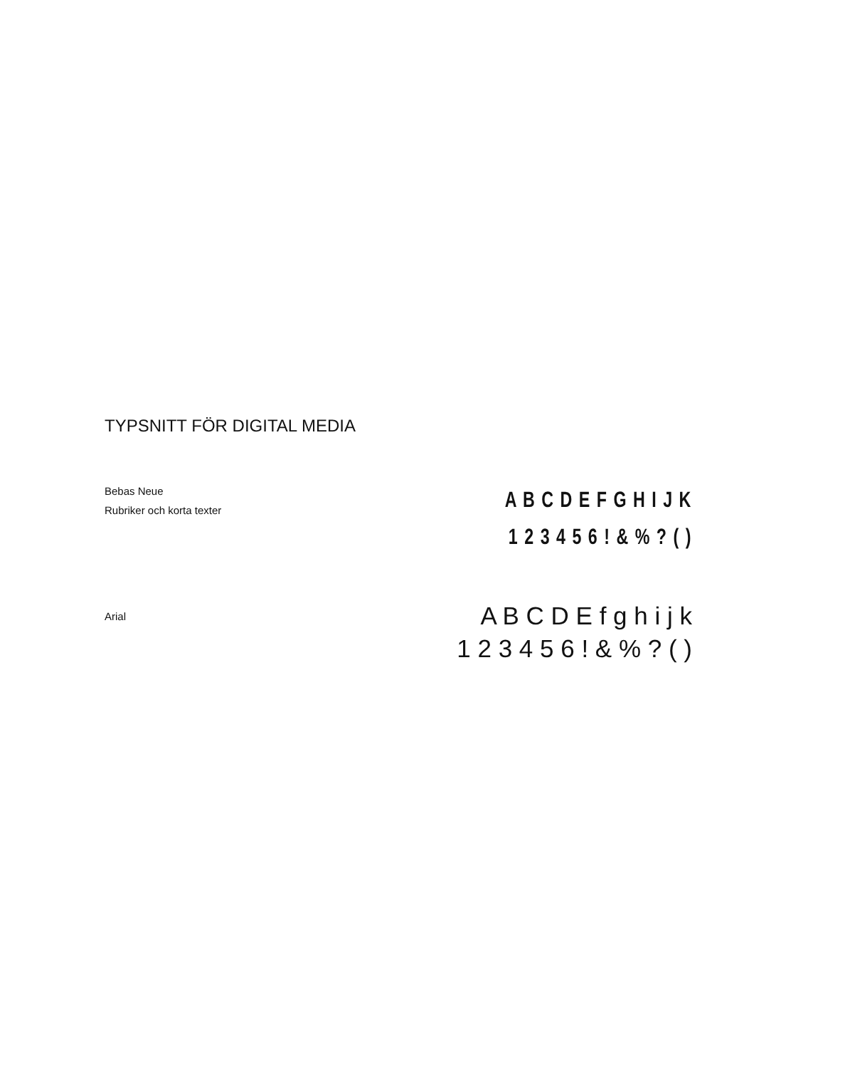TYPSNITT FÖR DIGITAL MEDIA
Bebas Neue
Rubriker och korta texter
A B C D E F G H I J K
1 2 3 4 5 6 ! & % ? ( )
Arial
A B C D E f g h i j k
1 2 3 4 5 6 ! & % ? ( )